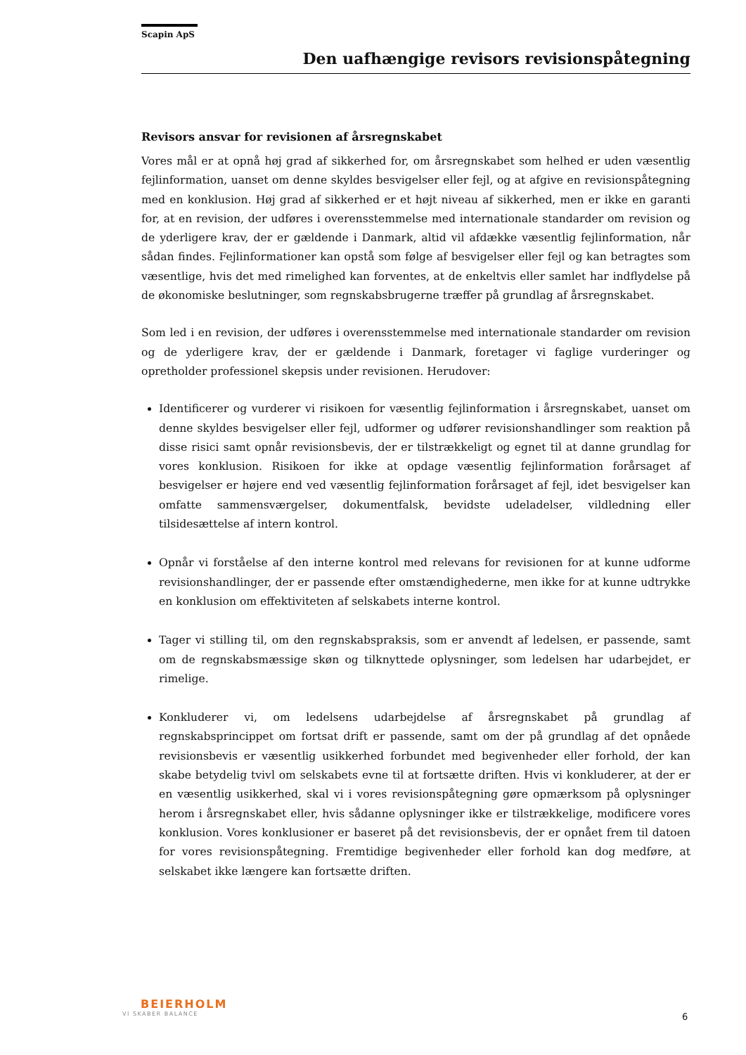Scapin ApS
Den uafhængige revisors revisionspåtegning
Revisors ansvar for revisionen af årsregnskabet
Vores mål er at opnå høj grad af sikkerhed for, om årsregnskabet som helhed er uden væsentlig fejlinformation, uanset om denne skyldes besvigelser eller fejl, og at afgive en revisionspåtegning med en konklusion. Høj grad af sikkerhed er et højt niveau af sikkerhed, men er ikke en garanti for, at en revision, der udføres i overensstemmelse med internationale standarder om revision og de yderligere krav, der er gældende i Danmark, altid vil afdække væsentlig fejlinformation, når sådan findes. Fejlinformationer kan opstå som følge af besvigelser eller fejl og kan betragtes som væsentlige, hvis det med rimelighed kan forventes, at de enkeltvis eller samlet har indflydelse på de økonomiske beslutninger, som regnskabsbrugerne træffer på grundlag af årsregnskabet.
Som led i en revision, der udføres i overensstemmelse med internationale standarder om revision og de yderligere krav, der er gældende i Danmark, foretager vi faglige vurderinger og opretholder professionel skepsis under revisionen. Herudover:
Identificerer og vurderer vi risikoen for væsentlig fejlinformation i årsregnskabet, uanset om denne skyldes besvigelser eller fejl, udformer og udfører revisionshandlinger som reaktion på disse risici samt opnår revisionsbevis, der er tilstrækkeligt og egnet til at danne grundlag for vores konklusion. Risikoen for ikke at opdage væsentlig fejlinformation forårsaget af besvigelser er højere end ved væsentlig fejlinformation forårsaget af fejl, idet besvigelser kan omfatte sammensværgelser, dokumentfalsk, bevidste udeladelser, vildledning eller tilsidesættelse af intern kontrol.
Opnår vi forståelse af den interne kontrol med relevans for revisionen for at kunne udforme revisionshandlinger, der er passende efter omstændighederne, men ikke for at kunne udtrykke en konklusion om effektiviteten af selskabets interne kontrol.
Tager vi stilling til, om den regnskabspraksis, som er anvendt af ledelsen, er passende, samt om de regnskabsmæssige skøn og tilknyttede oplysninger, som ledelsen har udarbejdet, er rimelige.
Konkluderer vi, om ledelsens udarbejdelse af årsregnskabet på grundlag af regnskabsprincippet om fortsat drift er passende, samt om der på grundlag af det opnåede revisionsbevis er væsentlig usikkerhed forbundet med begivenheder eller forhold, der kan skabe betydelig tvivl om selskabets evne til at fortsætte driften. Hvis vi konkluderer, at der er en væsentlig usikkerhed, skal vi i vores revisionspåtegning gøre opmærksom på oplysninger herom i årsregnskabet eller, hvis sådanne oplysninger ikke er tilstrækkelige, modificere vores konklusion. Vores konklusioner er baseret på det revisionsbevis, der er opnået frem til datoen for vores revisionspåtegning. Fremtidige begivenheder eller forhold kan dog medføre, at selskabet ikke længere kan fortsætte driften.
BEIERHOLM
VI SKABER BALANCE
6